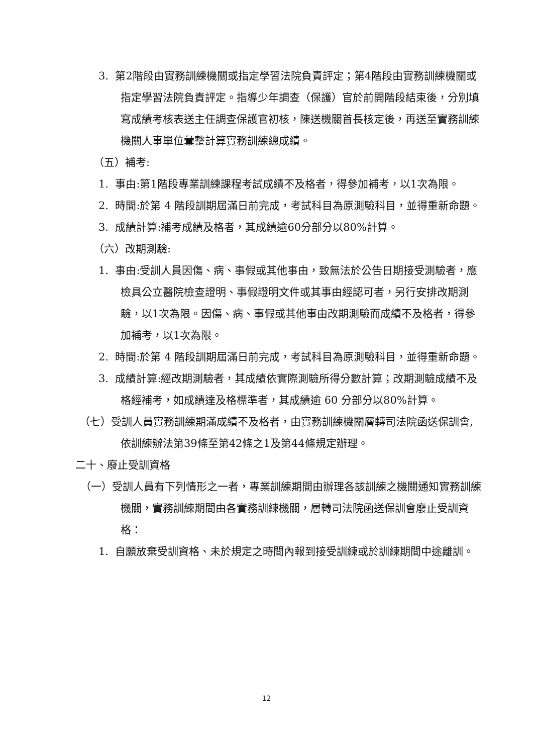3. 第2階段由實務訓練機關或指定學習法院負責評定；第4階段由實務訓練機關或指定學習法院負責評定。指導少年調查（保護）官於前開階段結束後，分別填寫成績考核表送主任調查保護官初核，陳送機關首長核定後，再送至實務訓練機關人事單位彙整計算實務訓練總成績。
（五）補考:
1. 事由:第1階段專業訓練課程考試成績不及格者，得參加補考，以1次為限。
2. 時間:於第 4 階段訓期屆滿日前完成，考試科目為原測驗科目，並得重新命題。
3. 成績計算:補考成績及格者，其成績逾60分部分以80%計算。
（六）改期測驗:
1. 事由:受訓人員因傷、病、事假或其他事由，致無法於公告日期接受測驗者，應檢具公立醫院檢查證明、事假證明文件或其事由經認可者，另行安排改期測驗，以1次為限。因傷、病、事假或其他事由改期測驗而成績不及格者，得參加補考，以1次為限。
2. 時間:於第 4 階段訓期屆滿日前完成，考試科目為原測驗科目，並得重新命題。
3. 成績計算:經改期測驗者，其成績依實際測驗所得分數計算；改期測驗成績不及格經補考，如成績達及格標準者，其成績逾 60 分部分以80%計算。
（七）受訓人員實務訓練期滿成績不及格者，由實務訓練機關層轉司法院函送保訓會,依訓練辦法第39條至第42條之1及第44條規定辦理。
二十、廢止受訓資格
（一）受訓人員有下列情形之一者，專業訓練期間由辦理各該訓練之機關通知實務訓練機關，實務訓練期間由各實務訓練機關，層轉司法院函送保訓會廢止受訓資格：
1. 自願放棄受訓資格、未於規定之時間內報到接受訓練或於訓練期間中途離訓。
12